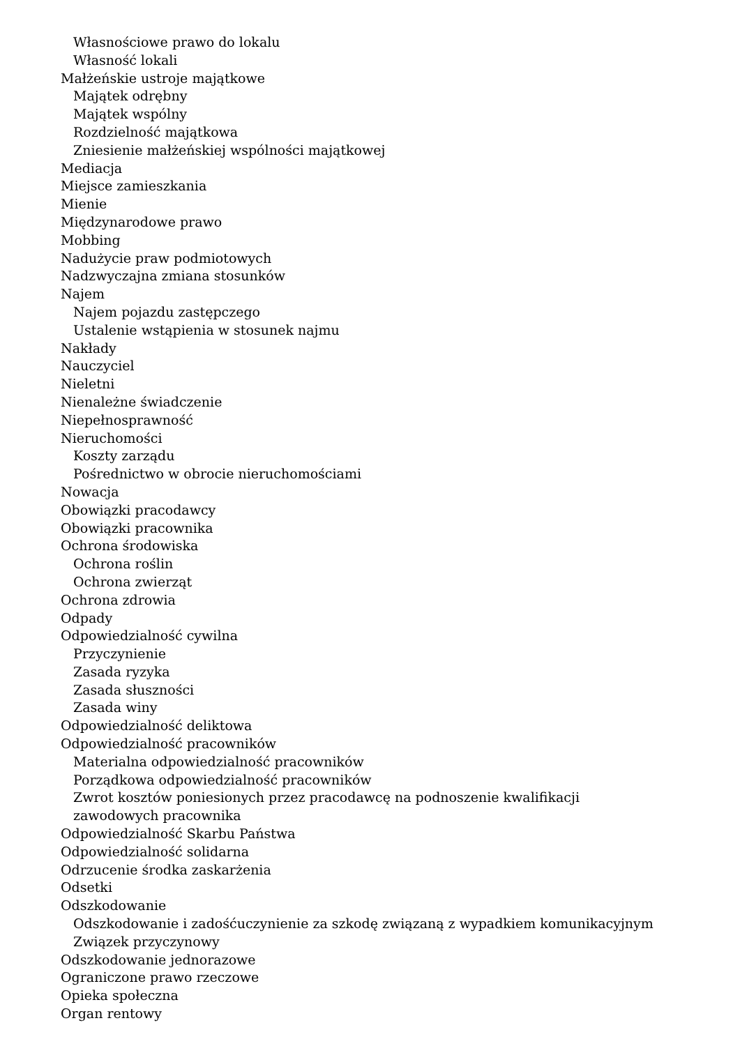Własnościowe prawo do lokalu
Własność lokali
Małżeńskie ustroje majątkowe
Majątek odrębny
Majątek wspólny
Rozdzielność majątkowa
Zniesienie małżeńskiej wspólności majątkowej
Mediacja
Miejsce zamieszkania
Mienie
Międzynarodowe prawo
Mobbing
Nadużycie praw podmiotowych
Nadzwyczajna zmiana stosunków
Najem
Najem pojazdu zastępczego
Ustalenie wstąpienia w stosunek najmu
Nakłady
Nauczyciel
Nieletni
Nienależne świadczenie
Niepełnosprawność
Nieruchomości
Koszty zarządu
Pośrednictwo w obrocie nieruchomościami
Nowacja
Obowiązki pracodawcy
Obowiązki pracownika
Ochrona środowiska
Ochrona roślin
Ochrona zwierząt
Ochrona zdrowia
Odpady
Odpowiedzialność cywilna
Przyczynienie
Zasada ryzyka
Zasada słuszności
Zasada winy
Odpowiedzialność deliktowa
Odpowiedzialność pracowników
Materialna odpowiedzialność pracowników
Porządkowa odpowiedzialność pracowników
Zwrot kosztów poniesionych przez pracodawcę na podnoszenie kwalifikacji zawodowych pracownika
Odpowiedzialność Skarbu Państwa
Odpowiedzialność solidarna
Odrzucenie środka zaskarżenia
Odsetki
Odszkodowanie
Odszkodowanie i zadośćuczynienie za szkodę związaną z wypadkiem komunikacyjnym
Związek przyczynowy
Odszkodowanie jednorazowe
Ograniczone prawo rzeczowe
Opieka społeczna
Organ rentowy